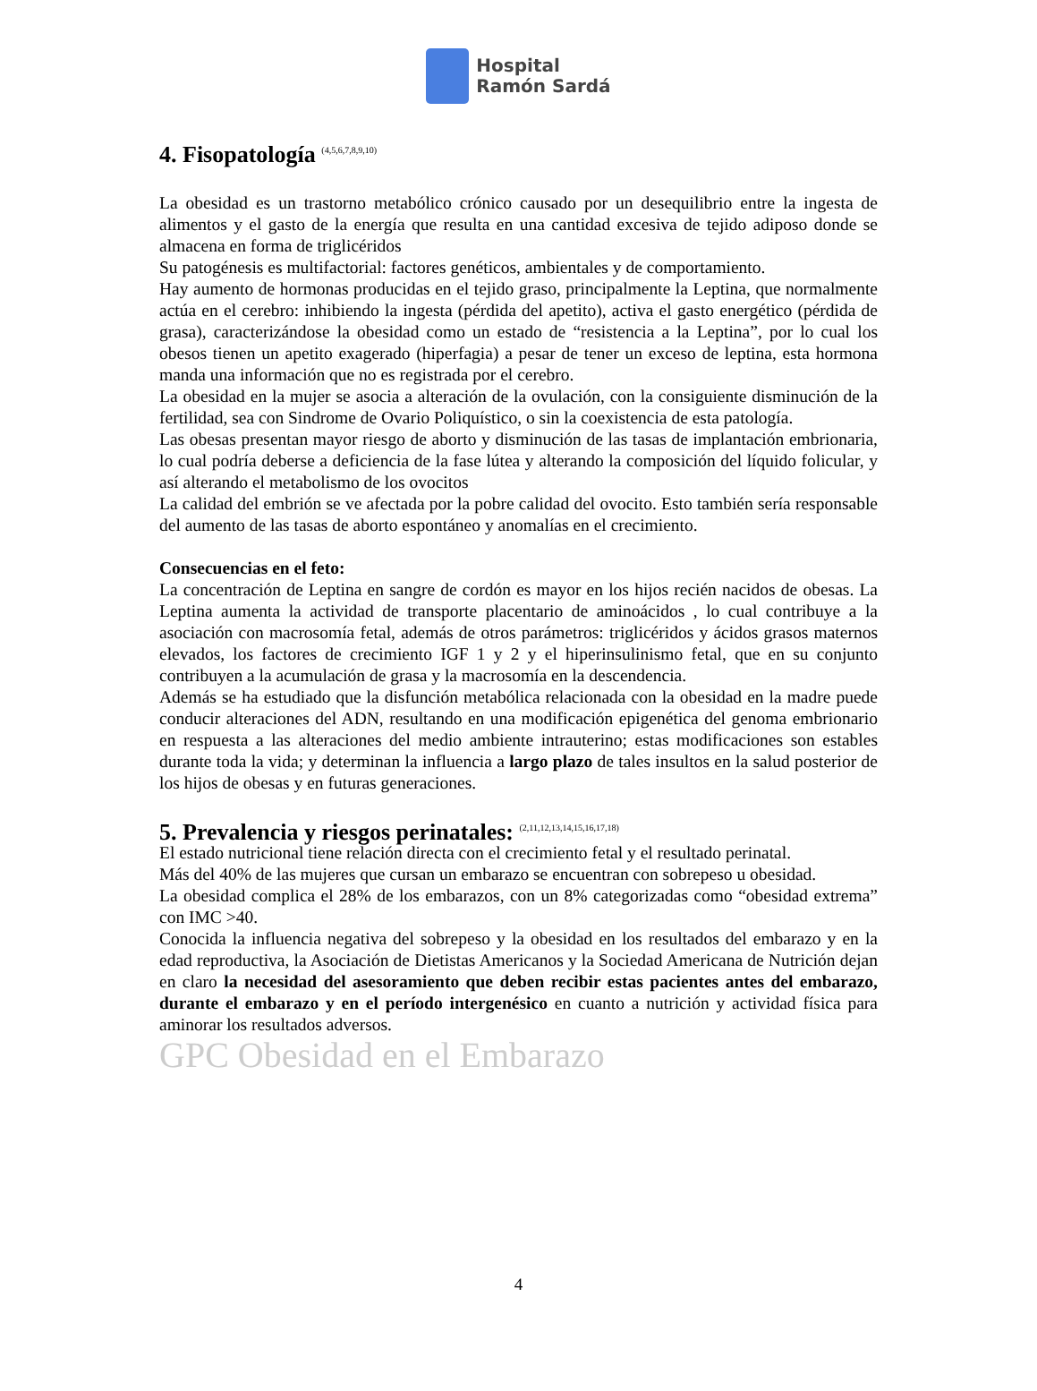Hospital
Ramón Sardá
4. Fisopatología <sup>(4,5,6,7,8,9,10)</sup>
La obesidad es un trastorno metabólico crónico causado por un desequilibrio entre la ingesta de alimentos y el gasto de la energía que resulta en una cantidad excesiva de tejido adiposo donde se almacena en forma de triglicéridos
Su patogénesis es multifactorial: factores genéticos, ambientales y de comportamiento.
Hay aumento de hormonas producidas en el tejido graso, principalmente la Leptina, que normalmente actúa en el cerebro: inhibiendo la ingesta (pérdida del apetito), activa el gasto energético (pérdida de grasa), caracterizándose la obesidad como un estado de “resistencia a la Leptina”, por lo cual los obesos tienen un apetito exagerado (hiperfagia) a pesar de tener un exceso de leptina, esta hormona manda una información que no es registrada por el cerebro.
La obesidad en la mujer se asocia a alteración de la ovulación, con la consiguiente disminución de la fertilidad, sea con Sindrome de Ovario Poliquístico, o sin la coexistencia de esta patología.
Las obesas presentan mayor riesgo de aborto y disminución de las tasas de implantación embrionaria, lo cual podría deberse a deficiencia de la fase lútea y alterando la composición del líquido folicular, y así alterando el metabolismo de los ovocitos
La calidad del embrión se ve afectada por la pobre calidad del ovocito. Esto también sería responsable del aumento de las tasas de aborto espontáneo y anomalías en el crecimiento.
Consecuencias en el feto:
La concentración de Leptina en sangre de cordón es mayor en los hijos recién nacidos de obesas. La Leptina aumenta la actividad de transporte placentario de aminoácidos , lo cual contribuye a la asociación con macrosomía fetal, además de otros parámetros: triglicéridos y ácidos grasos maternos elevados, los factores de crecimiento IGF 1 y 2 y el hiperinsulinismo fetal, que en su conjunto contribuyen a la acumulación de grasa y la macrosomía en la descendencia.
Además se ha estudiado que la disfunción metabólica relacionada con la obesidad en la madre puede conducir alteraciones del ADN, resultando en una modificación epigenética del genoma embrionario en respuesta a las alteraciones del medio ambiente intrauterino; estas modificaciones son estables durante toda la vida; y determinan la influencia a largo plazo de tales insultos en la salud posterior de los hijos de obesas y en futuras generaciones.
5. Prevalencia y riesgos perinatales: <sup>(2,11,12,13,14,15,16,17,18)</sup>
El estado nutricional tiene relación directa con el crecimiento fetal y el resultado perinatal.
Más del 40% de las mujeres que cursan un embarazo se encuentran con sobrepeso u obesidad.
La obesidad complica el 28% de los embarazos, con un 8% categorizadas como “obesidad extrema” con IMC >40.
Conocida la influencia negativa del sobrepeso y la obesidad en los resultados del embarazo y en la edad reproductiva, la Asociación de Dietistas Americanos y la Sociedad Americana de Nutrición dejan en claro la necesidad del asesoramiento que deben recibir estas pacientes antes del embarazo, durante el embarazo y en el período intergenésico en cuanto a nutrición y actividad física para aminorar los resultados adversos.
GPC Obesidad en el Embarazo
4